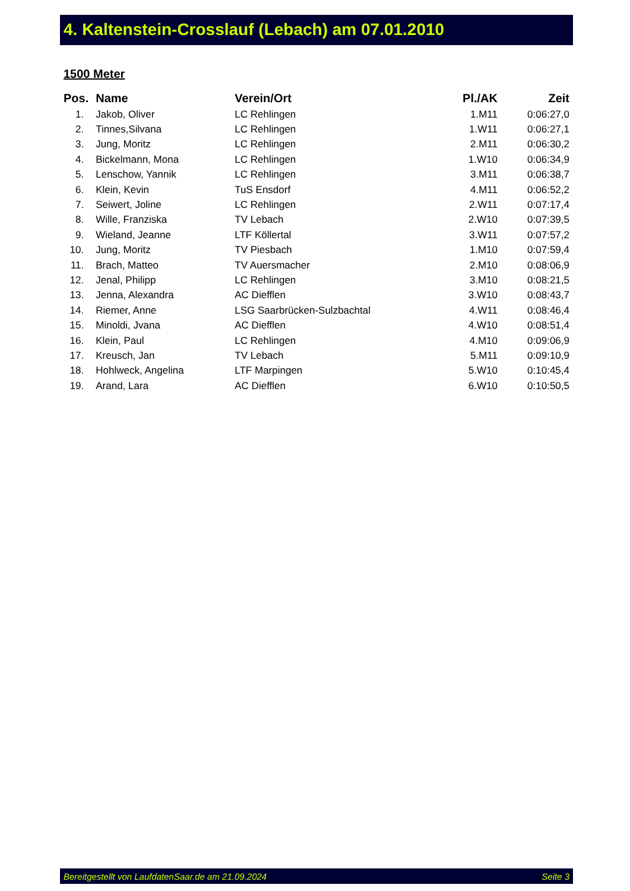4. Kaltenstein-Crosslauf (Lebach) am 07.01.2010
1500 Meter
| Pos. | Name | Verein/Ort | Pl./AK | Zeit |
| --- | --- | --- | --- | --- |
| 1. | Jakob, Oliver | LC Rehlingen | 1.M11 | 0:06:27,0 |
| 2. | Tinnes,Silvana | LC Rehlingen | 1.W11 | 0:06:27,1 |
| 3. | Jung, Moritz | LC Rehlingen | 2.M11 | 0:06:30,2 |
| 4. | Bickelmann, Mona | LC Rehlingen | 1.W10 | 0:06:34,9 |
| 5. | Lenschow, Yannik | LC Rehlingen | 3.M11 | 0:06:38,7 |
| 6. | Klein, Kevin | TuS Ensdorf | 4.M11 | 0:06:52,2 |
| 7. | Seiwert, Joline | LC Rehlingen | 2.W11 | 0:07:17,4 |
| 8. | Wille, Franziska | TV Lebach | 2.W10 | 0:07:39,5 |
| 9. | Wieland, Jeanne | LTF Köllertal | 3.W11 | 0:07:57,2 |
| 10. | Jung, Moritz | TV Piesbach | 1.M10 | 0:07:59,4 |
| 11. | Brach, Matteo | TV Auersmacher | 2.M10 | 0:08:06,9 |
| 12. | Jenal, Philipp | LC Rehlingen | 3.M10 | 0:08:21,5 |
| 13. | Jenna, Alexandra | AC Diefflen | 3.W10 | 0:08:43,7 |
| 14. | Riemer, Anne | LSG Saarbrücken-Sulzbachtal | 4.W11 | 0:08:46,4 |
| 15. | Minoldi, Jvana | AC Diefflen | 4.W10 | 0:08:51,4 |
| 16. | Klein, Paul | LC Rehlingen | 4.M10 | 0:09:06,9 |
| 17. | Kreusch, Jan | TV Lebach | 5.M11 | 0:09:10,9 |
| 18. | Hohlweck, Angelina | LTF Marpingen | 5.W10 | 0:10:45,4 |
| 19. | Arand, Lara | AC Diefflen | 6.W10 | 0:10:50,5 |
Bereitgestellt von LaufdatenSaar.de am 21.09.2024 Seite 3